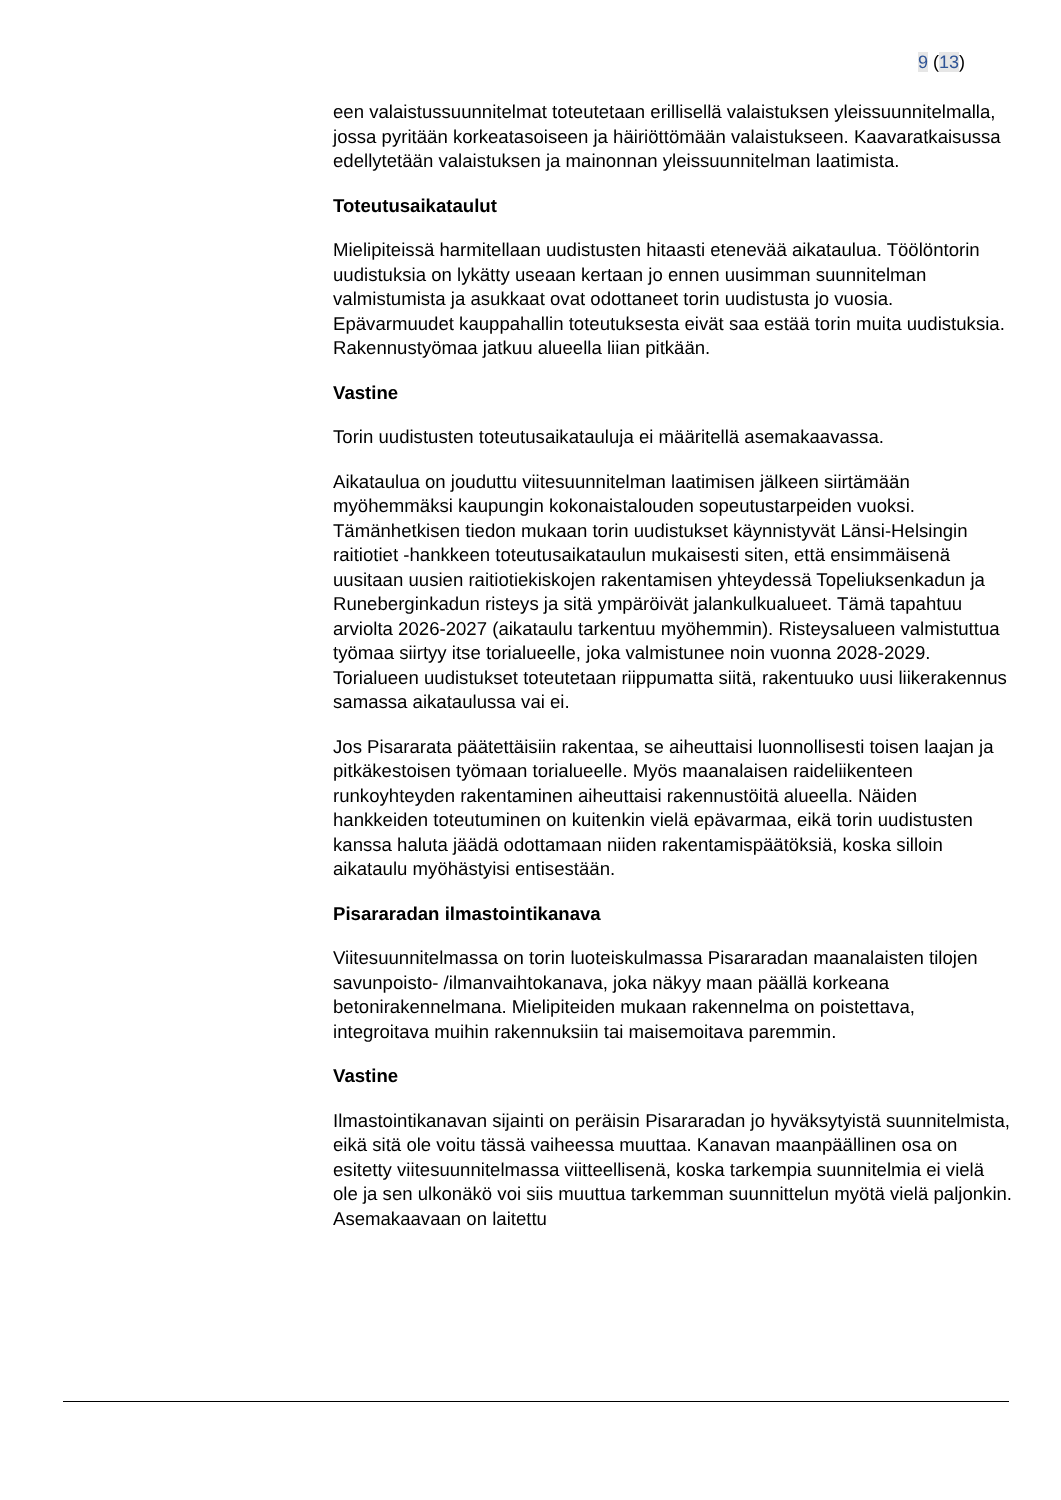9 (13)
een valaistussuunnitelmat toteutetaan erillisellä valaistuksen yleissuunnitelmalla, jossa pyritään korkeatasoiseen ja häiriöttömään valaistukseen. Kaavaratkaisussa edellytetään valaistuksen ja mainonnan yleissuunnitelman laatimista.
Toteutusaikataulut
Mielipiteissä harmitellaan uudistusten hitaasti etenevää aikataulua. Töölöntorin uudistuksia on lykätty useaan kertaan jo ennen uusimman suunnitelman valmistumista ja asukkaat ovat odottaneet torin uudistusta jo vuosia. Epävarmuudet kauppahallin toteutuksesta eivät saa estää torin muita uudistuksia. Rakennustyömaa jatkuu alueella liian pitkään.
Vastine
Torin uudistusten toteutusaikatauluja ei määritellä asemakaavassa.
Aikataulua on jouduttu viitesuunnitelman laatimisen jälkeen siirtämään myöhemmäksi kaupungin kokonaistalouden sopeutustarpeiden vuoksi. Tämänhetkisen tiedon mukaan torin uudistukset käynnistyvät Länsi-Helsingin raitiotiet -hankkeen toteutusaikataulun mukaisesti siten, että ensimmäisenä uusitaan uusien raitiotiekiskojen rakentamisen yhteydessä Topeliuksenkadun ja Runeberginkadun risteys ja sitä ympäröivät jalankulkualueet. Tämä tapahtuu arviolta 2026-2027 (aikataulu tarkentuu myöhemmin). Risteysalueen valmistuttua työmaa siirtyy itse torialueelle, joka valmistunee noin vuonna 2028-2029. Torialueen uudistukset toteutetaan riippumatta siitä, rakentuuko uusi liikerakennus samassa aikataulussa vai ei.
Jos Pisararata päätettäisiin rakentaa, se aiheuttaisi luonnollisesti toisen laajan ja pitkäkestoisen työmaan torialueelle. Myös maanalaisen raideliikenteen runkoyhteyden rakentaminen aiheuttaisi rakennustöitä alueella. Näiden hankkeiden toteutuminen on kuitenkin vielä epävarmaa, eikä torin uudistusten kanssa haluta jäädä odottamaan niiden rakentamispäätöksiä, koska silloin aikataulu myöhästyisi entisestään.
Pisararadan ilmastointikanava
Viitesuunnitelmassa on torin luoteiskulmassa Pisararadan maanalaisten tilojen savunpoisto- /ilmanvaihtokanava, joka näkyy maan päällä korkeana betonirakennelmana. Mielipiteiden mukaan rakennelma on poistettava, integroitava muihin rakennuksiin tai maisemoitava paremmin.
Vastine
Ilmastointikanavan sijainti on peräisin Pisararadan jo hyväksytyistä suunnitelmista, eikä sitä ole voitu tässä vaiheessa muuttaa. Kanavan maanpäällinen osa on esitetty viitesuunnitelmassa viitteellisenä, koska tarkempia suunnitelmia ei vielä ole ja sen ulkonäkö voi siis muuttua tarkemman suunnittelun myötä vielä paljonkin. Asemakaavaan on laitettu